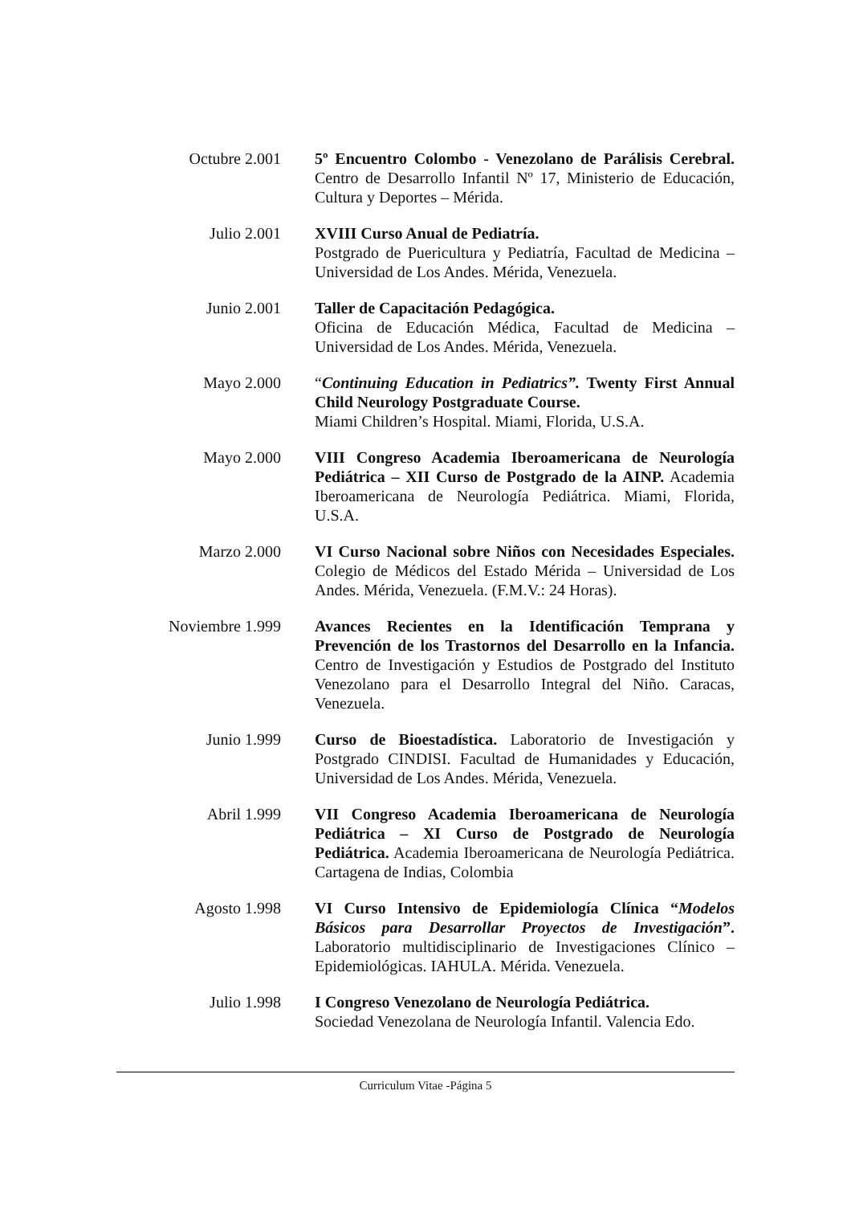Octubre 2.001
5º Encuentro Colombo - Venezolano de Parálisis Cerebral. Centro de Desarrollo Infantil Nº 17, Ministerio de Educación, Cultura y Deportes – Mérida.
Julio 2.001 XVIII Curso Anual de Pediatría.
Postgrado de Puericultura y Pediatría, Facultad de Medicina – Universidad de Los Andes. Mérida, Venezuela.
Junio 2.001 Taller de Capacitación Pedagógica.
Oficina de Educación Médica, Facultad de Medicina – Universidad de Los Andes. Mérida, Venezuela.
Mayo 2.000 “Continuing Education in Pediatrics”. Twenty First Annual Child Neurology Postgraduate Course.
Miami Children’s Hospital. Miami, Florida, U.S.A.
Mayo 2.000 VIII Congreso Academia Iberoamericana de Neurología Pediátrica – XII Curso de Postgrado de la AINP. Academia Iberoamericana de Neurología Pediátrica. Miami, Florida, U.S.A.
Marzo 2.000 VI Curso Nacional sobre Niños con Necesidades Especiales. Colegio de Médicos del Estado Mérida – Universidad de Los Andes. Mérida, Venezuela. (F.M.V.: 24 Horas).
Noviembre 1.999
Avances Recientes en la Identificación Temprana y Prevención de los Trastornos del Desarrollo en la Infancia. Centro de Investigación y Estudios de Postgrado del Instituto Venezolano para el Desarrollo Integral del Niño. Caracas, Venezuela.
Junio 1.999 Curso de Bioestadística. Laboratorio de Investigación y Postgrado CINDISI. Facultad de Humanidades y Educación, Universidad de Los Andes. Mérida, Venezuela.
Abril 1.999 VII Congreso Academia Iberoamericana de Neurología Pediátrica – XI Curso de Postgrado de Neurología Pediátrica. Academia Iberoamericana de Neurología Pediátrica. Cartagena de Indias, Colombia
Agosto 1.998 VI Curso Intensivo de Epidemiología Clínica “Modelos Básicos para Desarrollar Proyectos de Investigación”. Laboratorio multidisciplinario de Investigaciones Clínico – Epidemiológicas. IAHULA. Mérida. Venezuela.
Julio 1.998 I Congreso Venezolano de Neurología Pediátrica.
Sociedad Venezolana de Neurología Infantil. Valencia Edo.
Curriculum Vitae -Página 5